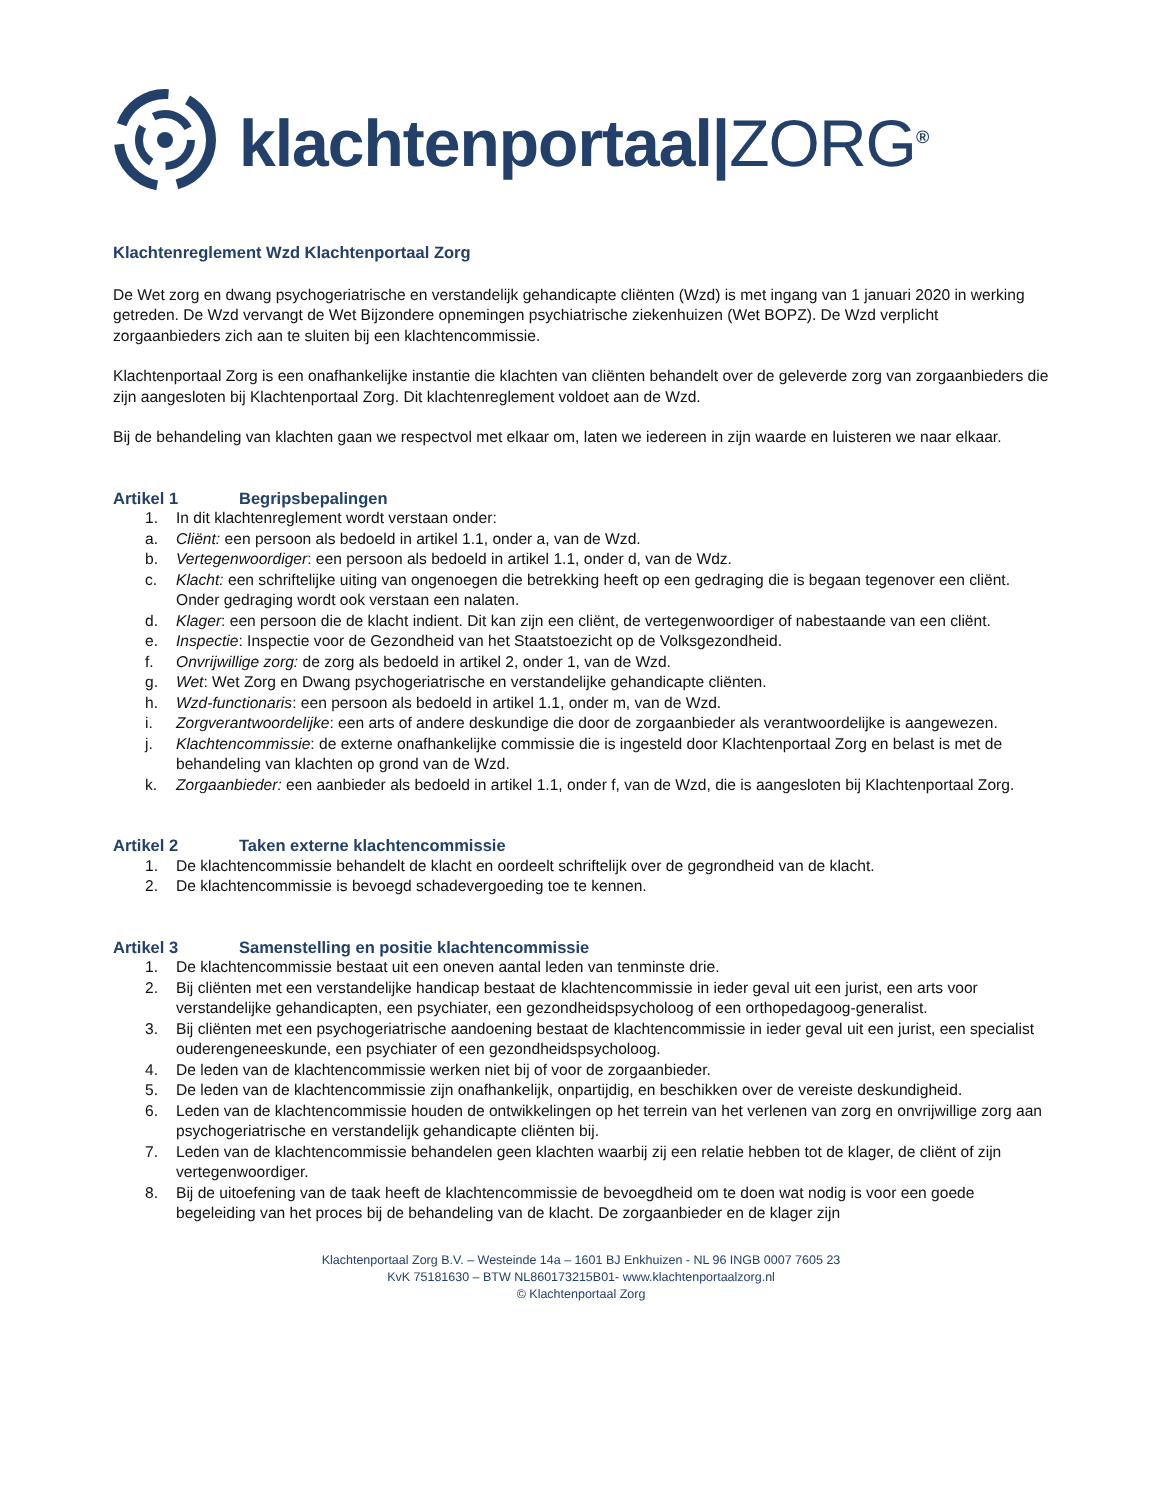klachtenportaal|ZORG<sup>®</sup>
Klachtenreglement Wzd Klachtenportaal Zorg
De Wet zorg en dwang psychogeriatrische en verstandelijk gehandicapte cliënten (Wzd) is met ingang van 1 januari 2020 in werking getreden. De Wzd vervangt de Wet Bijzondere opnemingen psychiatrische ziekenhuizen (Wet BOPZ). De Wzd verplicht zorgaanbieders zich aan te sluiten bij een klachtencommissie.
Klachtenportaal Zorg is een onafhankelijke instantie die klachten van cliënten behandelt over de geleverde zorg van zorgaanbieders die zijn aangesloten bij Klachtenportaal Zorg. Dit klachtenreglement voldoet aan de Wzd.
Bij de behandeling van klachten gaan we respectvol met elkaar om, laten we iedereen in zijn waarde en luisteren we naar elkaar.
Artikel 1 Begripsbepalingen
1. In dit klachtenreglement wordt verstaan onder:
a. Cliënt: een persoon als bedoeld in artikel 1.1, onder a, van de Wzd.
b. Vertegenwoordiger: een persoon als bedoeld in artikel 1.1, onder d, van de Wdz.
c. Klacht: een schriftelijke uiting van ongenoegen die betrekking heeft op een gedraging die is begaan tegenover een cliënt. Onder gedraging wordt ook verstaan een nalaten.
d. Klager: een persoon die de klacht indient. Dit kan zijn een cliënt, de vertegenwoordiger of nabestaande van een cliënt.
e. Inspectie: Inspectie voor de Gezondheid van het Staatstoezicht op de Volksgezondheid.
f. Onvrijwillige zorg: de zorg als bedoeld in artikel 2, onder 1, van de Wzd.
g. Wet: Wet Zorg en Dwang psychogeriatrische en verstandelijke gehandicapte cliënten.
h. Wzd-functionaris: een persoon als bedoeld in artikel 1.1, onder m, van de Wzd.
i. Zorgverantwoordelijke: een arts of andere deskundige die door de zorgaanbieder als verantwoordelijke is aangewezen.
j. Klachtencommissie: de externe onafhankelijke commissie die is ingesteld door Klachtenportaal Zorg en belast is met de behandeling van klachten op grond van de Wzd.
k. Zorgaanbieder: een aanbieder als bedoeld in artikel 1.1, onder f, van de Wzd, die is aangesloten bij Klachtenportaal Zorg.
Artikel 2 Taken externe klachtencommissie
1. De klachtencommissie behandelt de klacht en oordeelt schriftelijk over de gegrondheid van de klacht.
2. De klachtencommissie is bevoegd schadevergoeding toe te kennen.
Artikel 3 Samenstelling en positie klachtencommissie
1. De klachtencommissie bestaat uit een oneven aantal leden van tenminste drie.
2. Bij cliënten met een verstandelijke handicap bestaat de klachtencommissie in ieder geval uit een jurist, een arts voor verstandelijke gehandicapten, een psychiater, een gezondheidspsycholoog of een orthopedagoog-generalist.
3. Bij cliënten met een psychogeriatrische aandoening bestaat de klachtencommissie in ieder geval uit een jurist, een specialist ouderengeneeskunde, een psychiater of een gezondheidspsycholoog.
4. De leden van de klachtencommissie werken niet bij of voor de zorgaanbieder.
5. De leden van de klachtencommissie zijn onafhankelijk, onpartijdig, en beschikken over de vereiste deskundigheid.
6. Leden van de klachtencommissie houden de ontwikkelingen op het terrein van het verlenen van zorg en onvrijwillige zorg aan psychogeriatrische en verstandelijk gehandicapte cliënten bij.
7. Leden van de klachtencommissie behandelen geen klachten waarbij zij een relatie hebben tot de klager, de cliënt of zijn vertegenwoordiger.
8. Bij de uitoefening van de taak heeft de klachtencommissie de bevoegdheid om te doen wat nodig is voor een goede begeleiding van het proces bij de behandeling van de klacht. De zorgaanbieder en de klager zijn
Klachtenportaal Zorg B.V. – Westeinde 14a – 1601 BJ Enkhuizen - NL 96 INGB 0007 7605 23
KvK 75181630 – BTW NL860173215B01- www.klachtenportaalzorg.nl
© Klachtenportaal Zorg